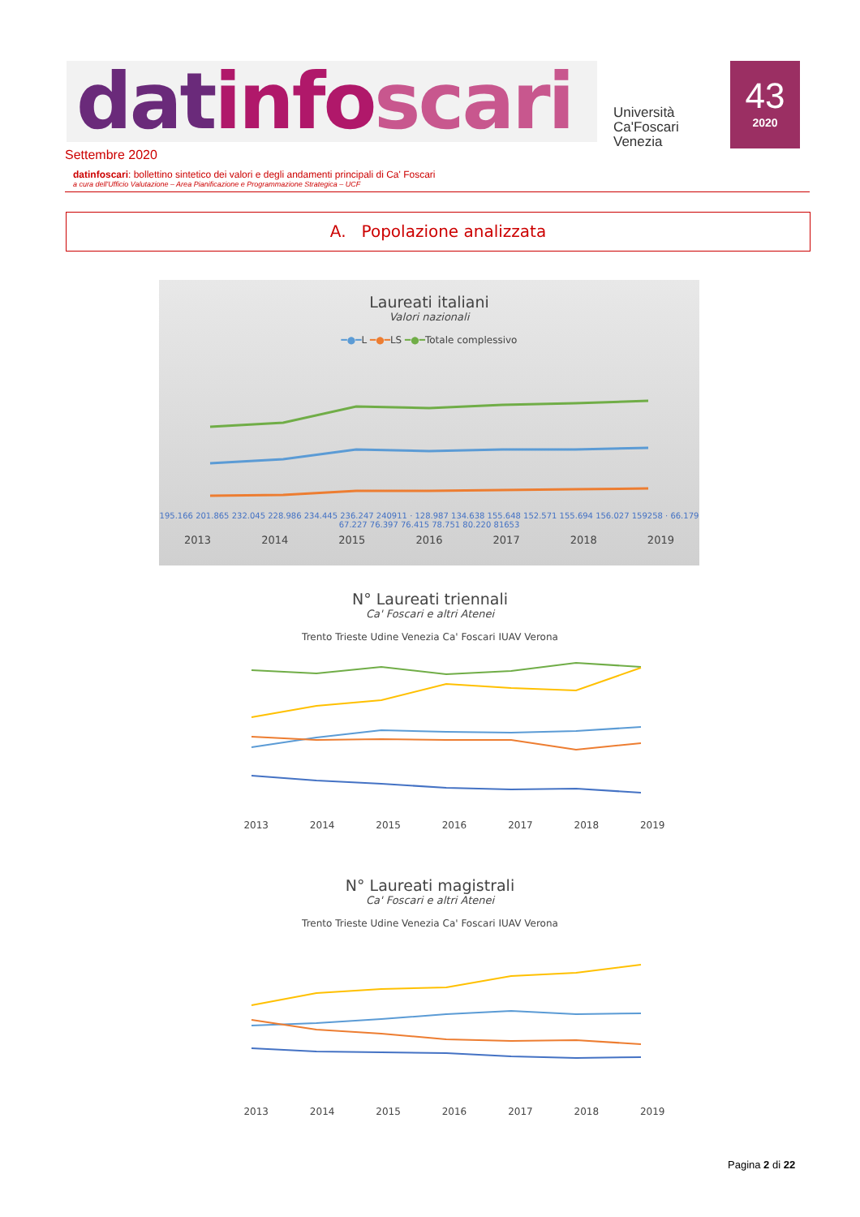datinfo scari
Università
Ca'Foscari
Venezia
43
2020
Settembre 2020
datinfoscari: bollettino sintetico dei valori e degli andamenti principali di Ca' Foscari
a cura dell'Ufficio Valutazione – Area Pianificazione e Programmazione Strategica – UCF
A. Popolazione analizzata
Laureati italiani
Valori nazionali
━●━L ━●━LS ━●━Totale complessivo
195.166 201.865 232.045 228.986 234.445 236.247 240911 · 128.987 134.638 155.648 152.571 155.694 156.027 159258 · 66.179 67.227 76.397 76.415 78.751 80.220 81653
2013 2014 2015 2016 2017 2018 2019
N° Laureati triennali
Ca' Foscari e altri Atenei
Trento Trieste Udine Venezia Ca' Foscari IUAV Verona
2013 2014 2015 2016 2017 2018 2019
N° Laureati magistrali
Ca' Foscari e altri Atenei
Trento Trieste Udine Venezia Ca' Foscari IUAV Verona
2013 2014 2015 2016 2017 2018 2019
Pagina 2 di 22